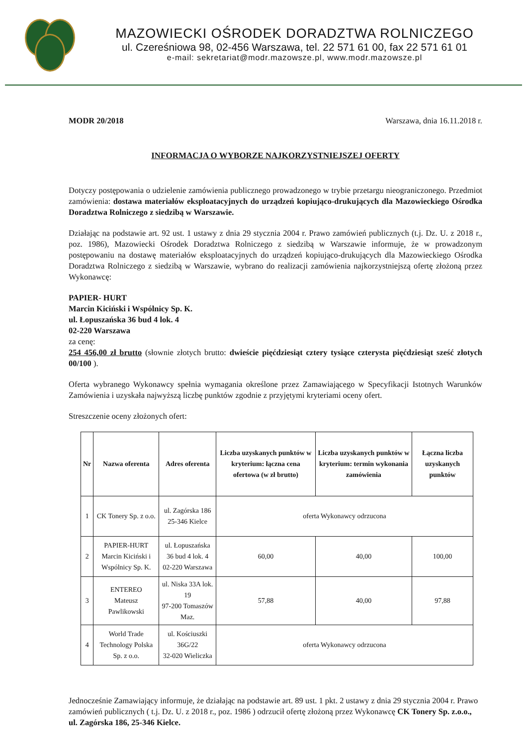MAZOWIECKI OŚRODEK DORADZTWA ROLNICZEGO
ul. Czereśniowa 98, 02-456 Warszawa, tel. 22 571 61 00, fax 22 571 61 01
e-mail: sekretariat@modr.mazowsze.pl, www.modr.mazowsze.pl
MODR 20/2018 Warszawa, dnia 16.11.2018 r.
INFORMACJA O WYBORZE NAJKORZYSTNIEJSZEJ OFERTY
Dotyczy postępowania o udzielenie zamówienia publicznego prowadzonego w trybie przetargu nieograniczonego. Przedmiot zamówienia: dostawa materiałów eksploatacyjnych do urządzeń kopiująco-drukujących dla Mazowieckiego Ośrodka Doradztwa Rolniczego z siedzibą w Warszawie.
Działając na podstawie art. 92 ust. 1 ustawy z dnia 29 stycznia 2004 r. Prawo zamówień publicznych (t.j. Dz. U. z 2018 r., poz. 1986), Mazowiecki Ośrodek Doradztwa Rolniczego z siedzibą w Warszawie informuje, że w prowadzonym postępowaniu na dostawę materiałów eksploatacyjnych do urządzeń kopiująco-drukujących dla Mazowieckiego Ośrodka Doradztwa Rolniczego z siedzibą w Warszawie, wybrano do realizacji zamówienia najkorzystniejszą ofertę złożoną przez Wykonawcę:
PAPIER- HURT
Marcin Kiciński i Wspólnicy Sp. K.
ul. Łopuszańska 36 bud 4 lok. 4
02-220 Warszawa
za cenę:
254 456,00 zł brutto (słownie złotych brutto: dwieście pięćdziesiąt cztery tysiące czterysta pięćdziesiąt sześć złotych 00/100 ).
Oferta wybranego Wykonawcy spełnia wymagania określone przez Zamawiającego w Specyfikacji Istotnych Warunków Zamówienia i uzyskała najwyższą liczbę punktów zgodnie z przyjętymi kryteriami oceny ofert.
Streszczenie oceny złożonych ofert:
| Nr | Nazwa oferenta | Adres oferenta | Liczba uzyskanych punktów w kryterium: łączna cena ofertowa (w zł brutto) | Liczba uzyskanych punktów w kryterium: termin wykonania zamówienia | Łączna liczba uzyskanych punktów |
| --- | --- | --- | --- | --- | --- |
| 1 | CK Tonery Sp. z o.o. | ul. Zagórska 186 25-346 Kielce | oferta Wykonawcy odrzucona | | |
| 2 | PAPIER-HURT Marcin Kiciński i Wspólnicy Sp. K. | ul. Łopuszańska 36 bud 4 lok. 4 02-220 Warszawa | 60,00 | 40,00 | 100,00 |
| 3 | ENTEREO Mateusz Pawlikowski | ul. Niska 33A lok. 19 97-200 Tomaszów Maz. | 57,88 | 40,00 | 97,88 |
| 4 | World Trade Technology Polska Sp. z o.o. | ul. Kościuszki 36G/22 32-020 Wieliczka | oferta Wykonawcy odrzucona | | |
Jednocześnie Zamawiający informuje, że działając na podstawie art. 89 ust. 1 pkt. 2 ustawy z dnia 29 stycznia 2004 r. Prawo zamówień publicznych ( t.j. Dz. U. z 2018 r., poz. 1986 ) odrzucił ofertę złożoną przez Wykonawcę CK Tonery Sp. z.o.o., ul. Zagórska 186, 25-346 Kielce.